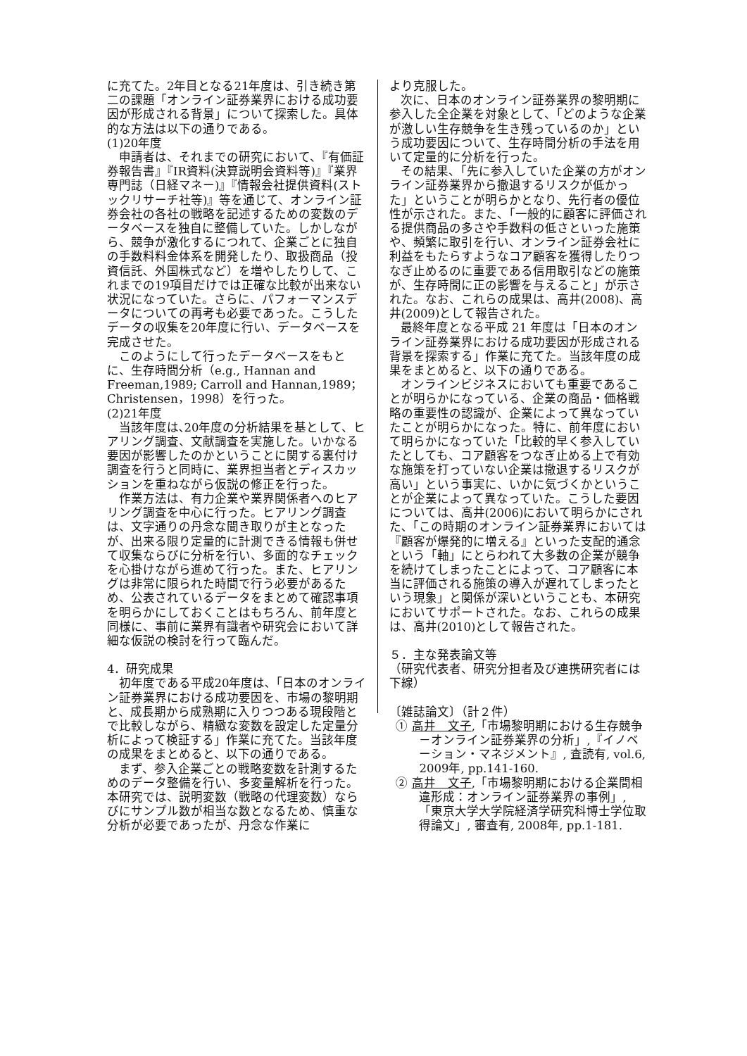に充てた。2年目となる21年度は、引き続き第二の課題「オンライン証券業界における成功要因が形成される背景」について探索した。具体的な方法は以下の通りである。
(1)20年度
申請者は、それまでの研究において、『有価証券報告書』『IR資料(決算説明会資料等)』『業界専門誌（日経マネー)』『情報会社提供資料(ストックリサーチ社等)』等を通じて、オンライン証券会社の各社の戦略を記述するための変数のデータベースを独自に整備していた。しかしながら、競争が激化するにつれて、企業ごとに独自の手数料料金体系を開発したり、取扱商品（投資信託、外国株式など）を増やしたりして、これまでの19項目だけでは正確な比較が出来ない状況になっていた。さらに、パフォーマンスデータについての再考も必要であった。こうしたデータの収集を20年度に行い、データベースを完成させた。
このようにして行ったデータベースをもとに、生存時間分析（e.g., Hannan and Freeman,1989; Carroll and Hannan,1989；Christensen，1998）を行った。
(2)21年度
当該年度は､20年度の分析結果を基として、ヒアリング調査、文献調査を実施した。いかなる要因が影響したのかということに関する裏付け調査を行うと同時に、業界担当者とディスカッションを重ねながら仮説の修正を行った。
作業方法は、有力企業や業界関係者へのヒアリング調査を中心に行った。ヒアリング調査は、文字通りの丹念な聞き取りが主となったが、出来る限り定量的に計測できる情報も併せて収集ならびに分析を行い、多面的なチェックを心掛けながら進めて行った。また、ヒアリングは非常に限られた時間で行う必要があるため、公表されているデータをまとめて確認事項を明らかにしておくことはもちろん、前年度と同様に、事前に業界有識者や研究会において詳細な仮説の検討を行って臨んだ。
4．研究成果
初年度である平成20年度は､「日本のオンライン証券業界における成功要因を、市場の黎明期と、成長期から成熟期に入りつつある現段階とで比較しながら、精緻な変数を設定した定量分析によって検証する」作業に充てた。当該年度の成果をまとめると、以下の通りである。
まず、参入企業ごとの戦略変数を計測するためのデータ整備を行い、多変量解析を行った。本研究では、説明変数（戦略の代理変数）ならびにサンプル数が相当な数となるため、慎重な分析が必要であったが、丹念な作業に
より克服した。
次に、日本のオンライン証券業界の黎明期に参入した全企業を対象として、「どのような企業が激しい生存競争を生き残っているのか」という成功要因について、生存時間分析の手法を用いて定量的に分析を行った。
その結果、「先に参入していた企業の方がオンライン証券業界から撤退するリスクが低かった」ということが明らかとなり、先行者の優位性が示された。また、「一般的に顧客に評価される提供商品の多さや手数料の低さといった施策や、頻繁に取引を行い、オンライン証券会社に利益をもたらすようなコア顧客を獲得したりつなぎ止めるのに重要である信用取引などの施策が、生存時間に正の影響を与えること」が示された。なお、これらの成果は、高井(2008)、高井(2009)として報告された。
最終年度となる平成 21 年度は「日本のオンライン証券業界における成功要因が形成される背景を探索する」作業に充てた。当該年度の成果をまとめると、以下の通りである。
オンラインビジネスにおいても重要であることが明らかになっている、企業の商品・価格戦略の重要性の認識が、企業によって異なっていたことが明らかになった。特に、前年度において明らかになっていた「比較的早く参入していたとしても、コア顧客をつなぎ止める上で有効な施策を打っていない企業は撤退するリスクが高い」という事実に、いかに気づくかということが企業によって異なっていた。こうした要因については、高井(2006)において明らかにされた､「この時期のオンライン証券業界においては『顧客が爆発的に増える』といった支配的通念という「軸」にとらわれて大多数の企業が競争を続けてしまったことによって、コア顧客に本当に評価される施策の導入が遅れてしまったという現象」と関係が深いということも、本研究においてサポートされた。なお、これらの成果は、高井(2010)として報告された。
５．主な発表論文等
（研究代表者、研究分担者及び連携研究者には下線）
〔雑誌論文〕（計２件）
① 高井　文子,「市場黎明期における生存競争－オンライン証券業界の分析」,『イノベーション・マネジメント』, 査読有, vol.6, 2009年, pp.141-160.
② 高井　文子,「市場黎明期における企業間相違形成：オンライン証券業界の事例」,「東京大学大学院経済学研究科博士学位取得論文」, 審査有, 2008年, pp.1-181.